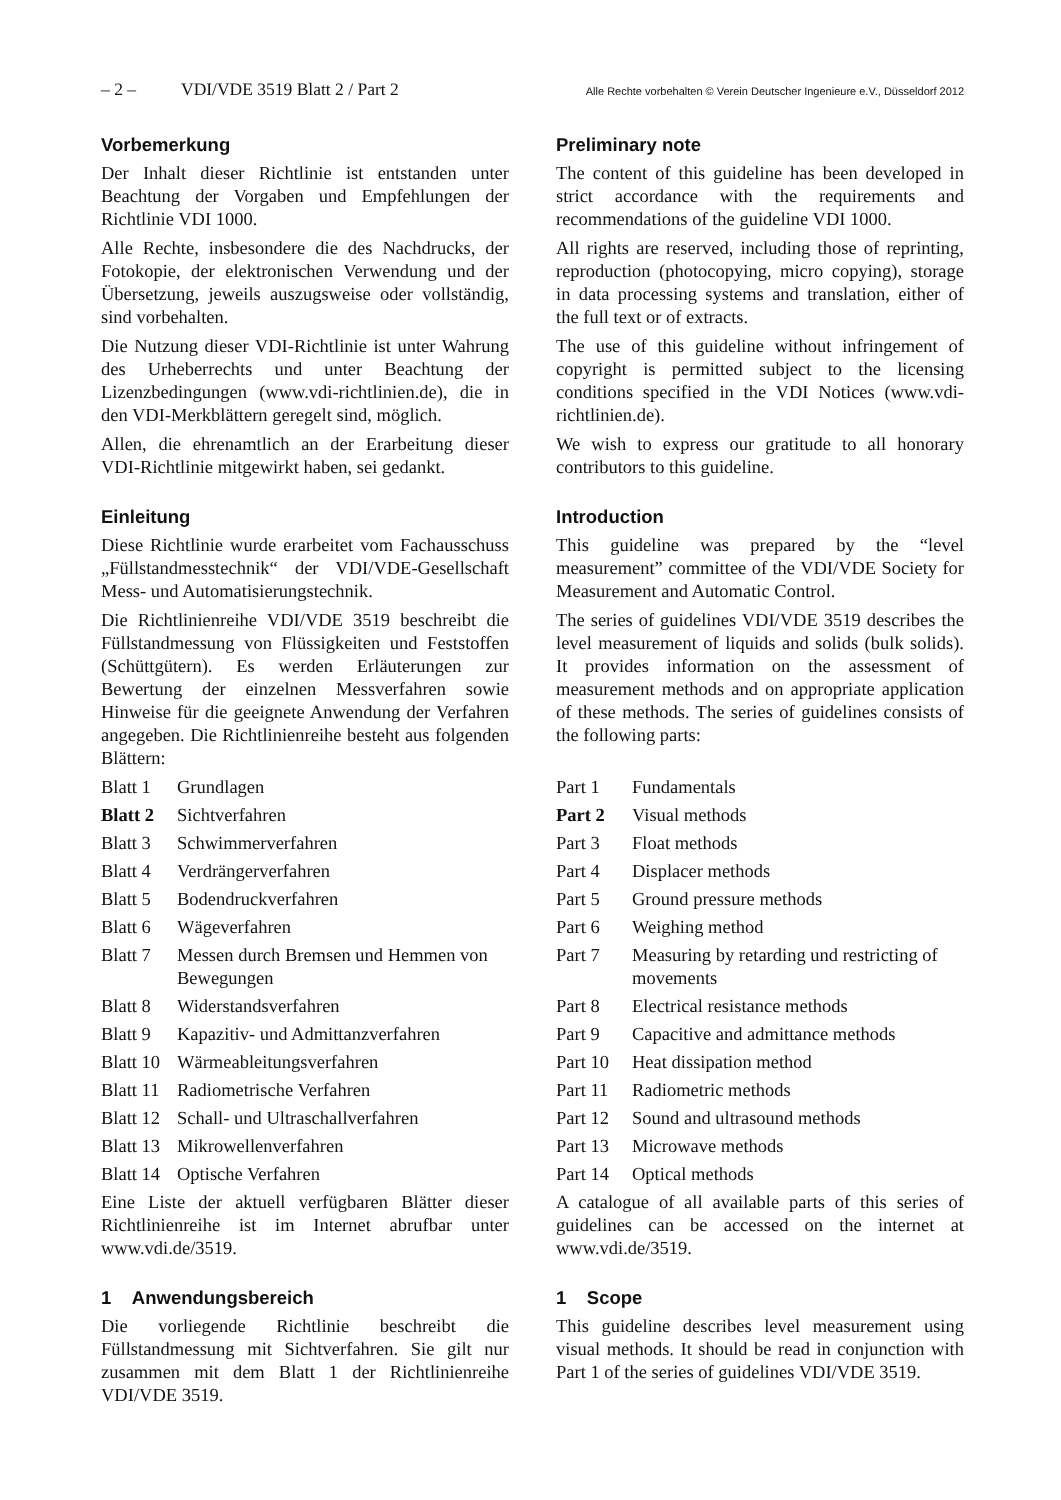– 2 – VDI/VDE 3519 Blatt 2 / Part 2 Alle Rechte vorbehalten © Verein Deutscher Ingenieure e.V., Düsseldorf 2012
Vorbemerkung
Der Inhalt dieser Richtlinie ist entstanden unter Beachtung der Vorgaben und Empfehlungen der Richtlinie VDI 1000.
Alle Rechte, insbesondere die des Nachdrucks, der Fotokopie, der elektronischen Verwendung und der Übersetzung, jeweils auszugsweise oder vollständig, sind vorbehalten.
Die Nutzung dieser VDI-Richtlinie ist unter Wahrung des Urheberrechts und unter Beachtung der Lizenzbedingungen (www.vdi-richtlinien.de), die in den VDI-Merkblättern geregelt sind, möglich.
Allen, die ehrenamtlich an der Erarbeitung dieser VDI-Richtlinie mitgewirkt haben, sei gedankt.
Einleitung
Diese Richtlinie wurde erarbeitet vom Fachausschuss „Füllstandmesstechnik“ der VDI/VDE-Gesellschaft Mess- und Automatisierungstechnik.
Die Richtlinienreihe VDI/VDE 3519 beschreibt die Füllstandmessung von Flüssigkeiten und Feststoffen (Schüttgütern). Es werden Erläuterungen zur Bewertung der einzelnen Messverfahren sowie Hinweise für die geeignete Anwendung der Verfahren angegeben. Die Richtlinienreihe besteht aus folgenden Blättern:
Blatt 1 Grundlagen
Blatt 2 Sichtverfahren
Blatt 3 Schwimmerverfahren
Blatt 4 Verdrängerverfahren
Blatt 5 Bodendruckverfahren
Blatt 6 Wägeverfahren
Blatt 7 Messen durch Bremsen und Hemmen von Bewegungen
Blatt 8 Widerstandsverfahren
Blatt 9 Kapazitiv- und Admittanzverfahren
Blatt 10 Wärmeableitungsverfahren
Blatt 11 Radiometrische Verfahren
Blatt 12 Schall- und Ultraschallverfahren
Blatt 13 Mikrowellenverfahren
Blatt 14 Optische Verfahren
Eine Liste der aktuell verfügbaren Blätter dieser Richtlinienreihe ist im Internet abrufbar unter www.vdi.de/3519.
1 Anwendungsbereich
Die vorliegende Richtlinie beschreibt die Füllstandmessung mit Sichtverfahren. Sie gilt nur zusammen mit dem Blatt 1 der Richtlinienreihe VDI/VDE 3519.
Preliminary note
The content of this guideline has been developed in strict accordance with the requirements and recommendations of the guideline VDI 1000.
All rights are reserved, including those of reprinting, reproduction (photocopying, micro copying), storage in data processing systems and translation, either of the full text or of extracts.
The use of this guideline without infringement of copyright is permitted subject to the licensing conditions specified in the VDI Notices (www.vdi-richtlinien.de).
We wish to express our gratitude to all honorary contributors to this guideline.
Introduction
This guideline was prepared by the “level measurement” committee of the VDI/VDE Society for Measurement and Automatic Control.
The series of guidelines VDI/VDE 3519 describes the level measurement of liquids and solids (bulk solids). It provides information on the assessment of measurement methods and on appropriate application of these methods. The series of guidelines consists of the following parts:
Part 1 Fundamentals
Part 2 Visual methods
Part 3 Float methods
Part 4 Displacer methods
Part 5 Ground pressure methods
Part 6 Weighing method
Part 7 Measuring by retarding und restricting of movements
Part 8 Electrical resistance methods
Part 9 Capacitive and admittance methods
Part 10 Heat dissipation method
Part 11 Radiometric methods
Part 12 Sound and ultrasound methods
Part 13 Microwave methods
Part 14 Optical methods
A catalogue of all available parts of this series of guidelines can be accessed on the internet at www.vdi.de/3519.
1 Scope
This guideline describes level measurement using visual methods. It should be read in conjunction with Part 1 of the series of guidelines VDI/VDE 3519.